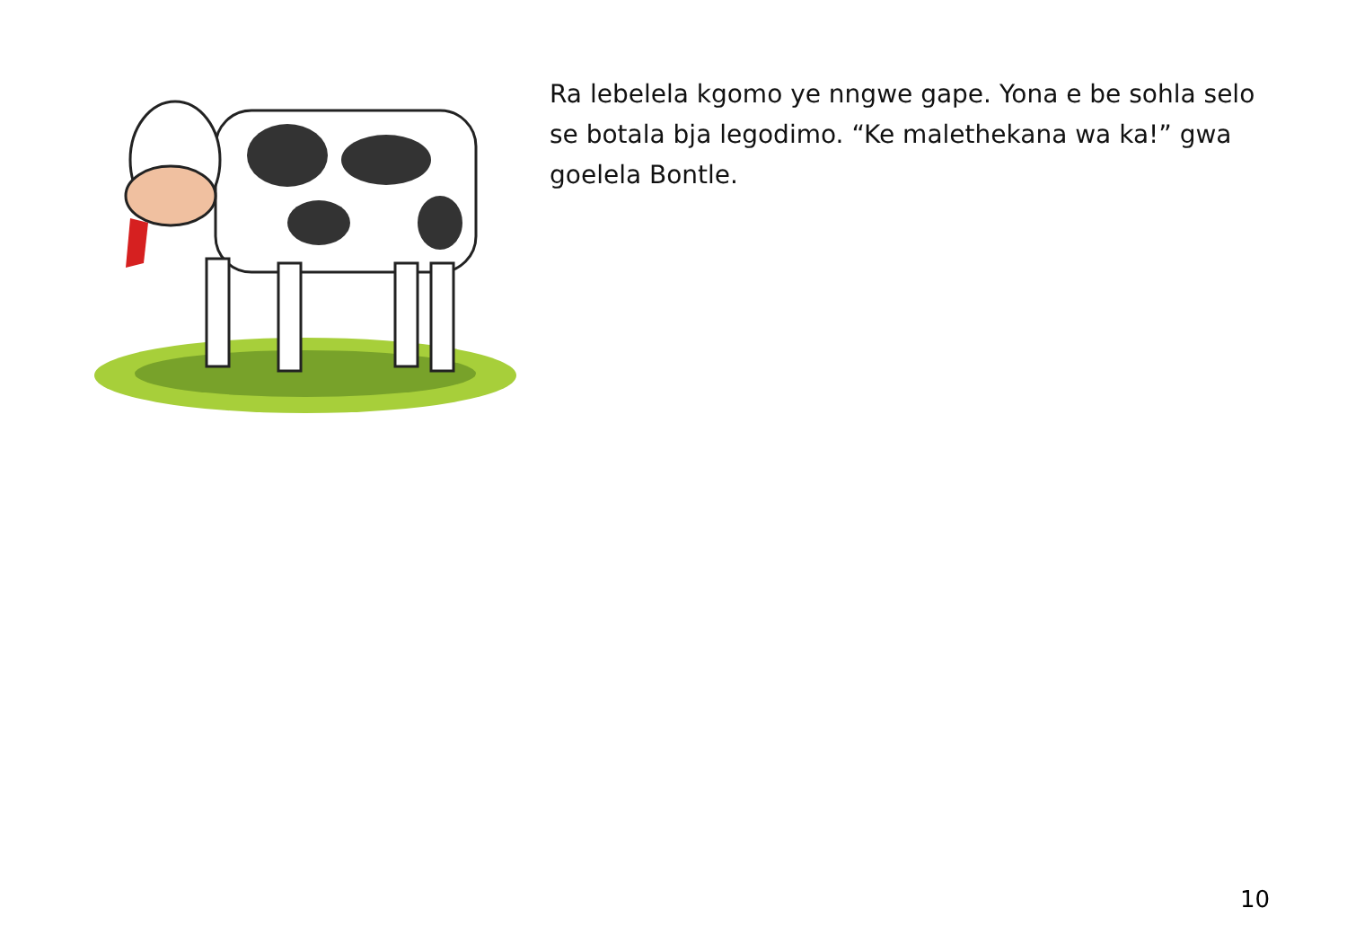Ra lebelela kgomo ye nngwe gape. Yona e be sohla selo se botala bja legodimo. “Ke malethekana wa ka!” gwa goelela Bontle.
10